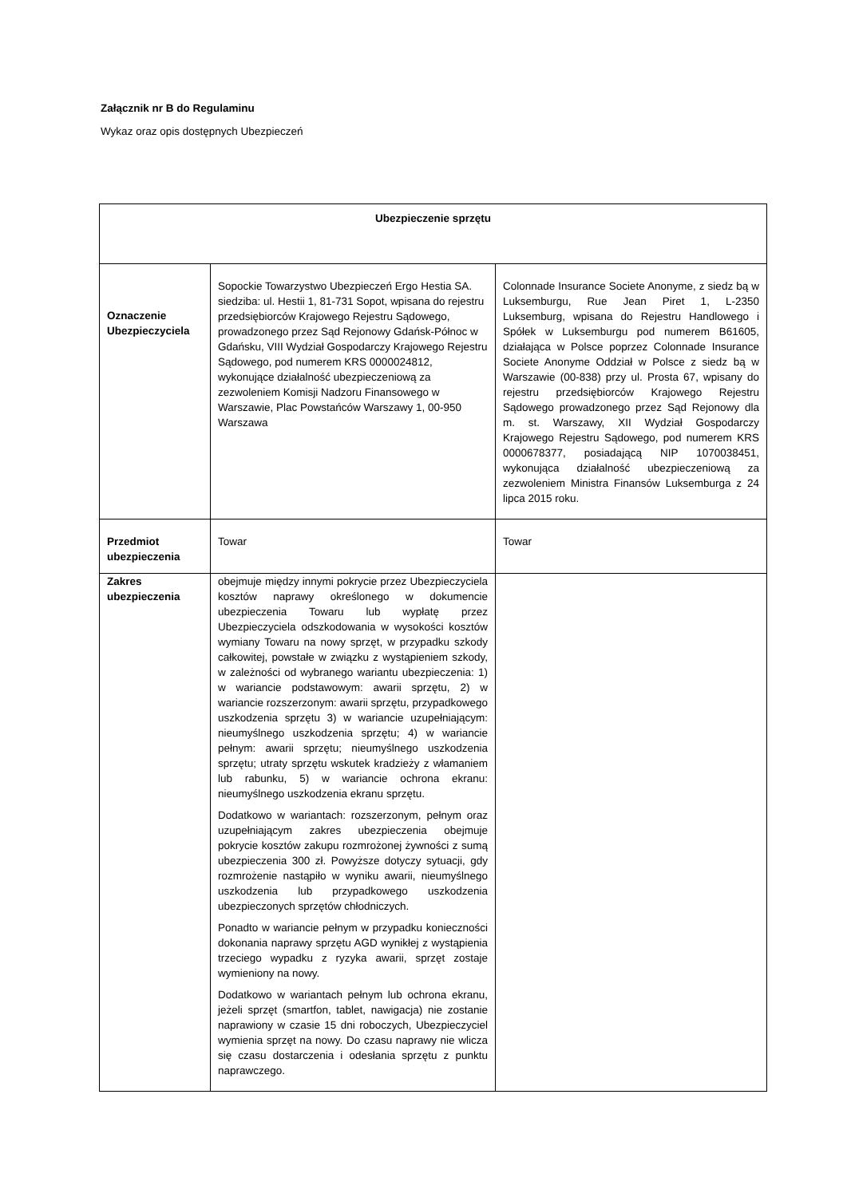Załącznik nr B do Regulaminu
Wykaz oraz opis dostępnych Ubezpieczeń
| Ubezpieczenie sprzętu | | |
| Oznaczenie Ubezpieczyciela | Sopockie Towarzystwo Ubezpieczeń Ergo Hestia SA. siedziba: ul. Hestii 1, 81-731 Sopot, wpisana do rejestru przedsiębiorców Krajowego Rejestru Sądowego, prowadzonego przez Sąd Rejonowy Gdańsk-Północ w Gdańsku, VIII Wydział Gospodarczy Krajowego Rejestru Sądowego, pod numerem KRS 0000024812, wykonujące działalność ubezpieczeniową za zezwoleniem Komisji Nadzoru Finansowego w Warszawie, Plac Powstańców Warszawy 1, 00-950 Warszawa | Colonnade Insurance Societe Anonyme, z siedz bą w Luksemburgu, Rue Jean Piret 1, L-2350 Luksemburg, wpisana do Rejestru Handlowego i Spółek w Luksemburgu pod numerem B61605, działająca w Polsce poprzez Colonnade Insurance Societe Anonyme Oddział w Polsce z siedz bą w Warszawie (00-838) przy ul. Prosta 67, wpisany do rejestru przedsiębiorców Krajowego Rejestru Sądowego prowadzonego przez Sąd Rejonowy dla m. st. Warszawy, XII Wydział Gospodarczy Krajowego Rejestru Sądowego, pod numerem KRS 0000678377, posiadającą NIP 1070038451, wykonująca działalność ubezpieczeniową za zezwoleniem Ministra Finansów Luksemburga z 24 lipca 2015 roku. |
| Przedmiot ubezpieczenia | Towar | Towar |
| Zakres ubezpieczenia | obejmuje między innymi pokrycie przez Ubezpieczyciela kosztów naprawy określonego w dokumencie ubezpieczenia Towaru lub wypłatę przez Ubezpieczyciela odszkodowania w wysokości kosztów wymiany Towaru na nowy sprzęt, w przypadku szkody całkowitej, powstałe w związku z wystąpieniem szkody, w zależności od wybranego wariantu ubezpieczenia: 1) w wariancie podstawowym: awarii sprzętu, 2) w wariancie rozszerzonym: awarii sprzętu, przypadkowego uszkodzenia sprzętu 3) w wariancie uzupełniającym: nieumyślnego uszkodzenia sprzętu; 4) w wariancie pełnym: awarii sprzętu; nieumyślnego uszkodzenia sprzętu; utraty sprzętu wskutek kradzieży z włamaniem lub rabunku, 5) w wariancie ochrona ekranu: nieumyślnego uszkodzenia ekranu sprzętu. Dodatkowo w wariantach: rozszerzonym, pełnym oraz uzupełniającym zakres ubezpieczenia obejmuje pokrycie kosztów zakupu rozmrożonej żywności z sumą ubezpieczenia 300 zł. Powyższe dotyczy sytuacji, gdy rozmrożenie nastąpiło w wyniku awarii, nieumyślnego uszkodzenia lub przypadkowego uszkodzenia ubezpieczonych sprzętów chłodniczych. Ponadto w wariancie pełnym w przypadku konieczności dokonania naprawy sprzętu AGD wynikłej z wystąpienia trzeciego wypadku z ryzyka awarii, sprzęt zostaje wymieniony na nowy. Dodatkowo w wariantach pełnym lub ochrona ekranu, jeżeli sprzęt (smartfon, tablet, nawigacja) nie zostanie naprawiony w czasie 15 dni roboczych, Ubezpieczyciel wymienia sprzęt na nowy. Do czasu naprawy nie wlicza się czasu dostarczenia i odesłania sprzętu z punktu naprawczego. | |